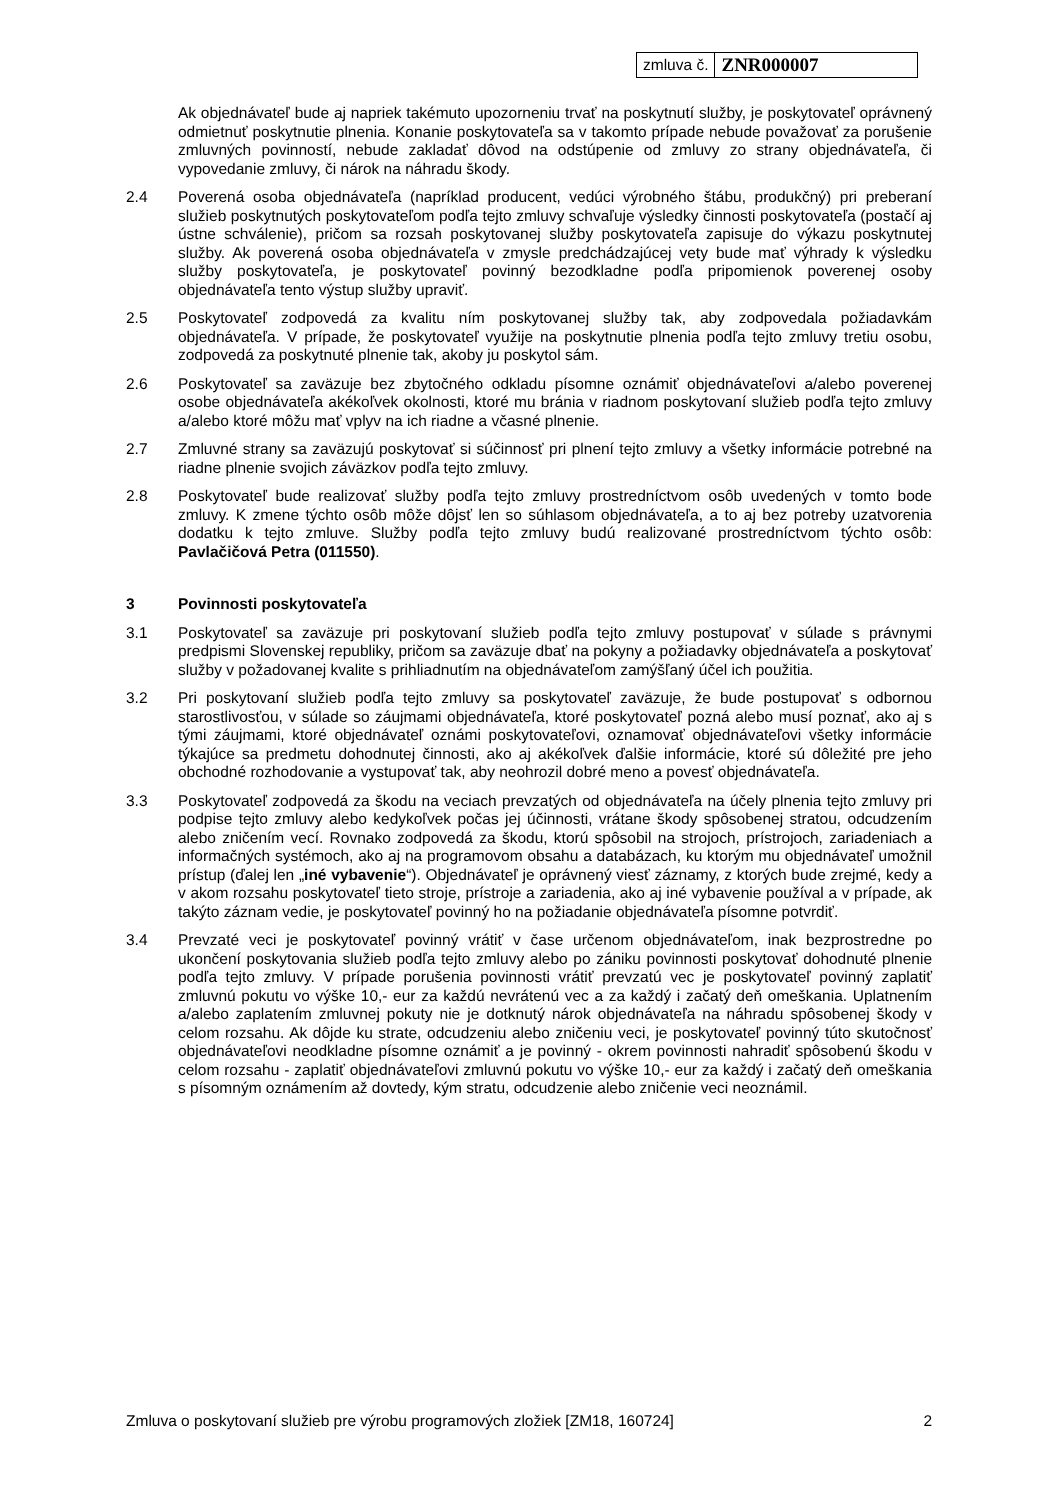| zmluva č. | ZNR000007 |
Ak objednávateľ bude aj napriek takémuto upozorneniu trvať na poskytnutí služby, je poskytovateľ oprávnený odmietnuť poskytnutie plnenia. Konanie poskytovateľa sa v takomto prípade nebude považovať za porušenie zmluvných povinností, nebude zakladať dôvod na odstúpenie od zmluvy zo strany objednávateľa, či vypovedanie zmluvy, či nárok na náhradu škody.
2.4 Poverená osoba objednávateľa (napríklad producent, vedúci výrobného štábu, produkčný) pri preberaní služieb poskytnutých poskytovateľom podľa tejto zmluvy schvaľuje výsledky činnosti poskytovateľa (postačí aj ústne schválenie), pričom sa rozsah poskytovanej služby poskytovateľa zapisuje do výkazu poskytnutej služby. Ak poverená osoba objednávateľa v zmysle predchádzajúcej vety bude mať výhrady k výsledku služby poskytovateľa, je poskytovateľ povinný bezodkladne podľa pripomienok poverenej osoby objednávateľa tento výstup služby upraviť.
2.5 Poskytovateľ zodpovedá za kvalitu ním poskytovanej služby tak, aby zodpovedala požiadavkám objednávateľa. V prípade, že poskytovateľ využije na poskytnutie plnenia podľa tejto zmluvy tretiu osobu, zodpovedá za poskytnuté plnenie tak, akoby ju poskytol sám.
2.6 Poskytovateľ sa zaväzuje bez zbytočného odkladu písomne oznámiť objednávateľovi a/alebo poverenej osobe objednávateľa akékoľvek okolnosti, ktoré mu bránia v riadnom poskytovaní služieb podľa tejto zmluvy a/alebo ktoré môžu mať vplyv na ich riadne a včasné plnenie.
2.7 Zmluvné strany sa zaväzujú poskytovať si súčinnosť pri plnení tejto zmluvy a všetky informácie potrebné na riadne plnenie svojich záväzkov podľa tejto zmluvy.
2.8 Poskytovateľ bude realizovať služby podľa tejto zmluvy prostredníctvom osôb uvedených v tomto bode zmluvy. K zmene týchto osôb môže dôjsť len so súhlasom objednávateľa, a to aj bez potreby uzatvorenia dodatku k tejto zmluve. Služby podľa tejto zmluvy budú realizované prostredníctvom týchto osôb: Pavlačičová Petra (011550).
3 Povinnosti poskytovateľa
3.1 Poskytovateľ sa zaväzuje pri poskytovaní služieb podľa tejto zmluvy postupovať v súlade s právnymi predpismi Slovenskej republiky, pričom sa zaväzuje dbať na pokyny a požiadavky objednávateľa a poskytovať služby v požadovanej kvalite s prihliadnutím na objednávateľom zamýšľaný účel ich použitia.
3.2 Pri poskytovaní služieb podľa tejto zmluvy sa poskytovateľ zaväzuje, že bude postupovať s odbornou starostlivosťou, v súlade so záujmami objednávateľa, ktoré poskytovateľ pozná alebo musí poznať, ako aj s tými záujmami, ktoré objednávateľ oznámi poskytovateľovi, oznamovať objednávateľovi všetky informácie týkajúce sa predmetu dohodnutej činnosti, ako aj akékoľvek ďalšie informácie, ktoré sú dôležité pre jeho obchodné rozhodovanie a vystupovať tak, aby neohrozil dobré meno a povesť objednávateľa.
3.3 Poskytovateľ zodpovedá za škodu na veciach prevzatých od objednávateľa na účely plnenia tejto zmluvy pri podpise tejto zmluvy alebo kedykoľvek počas jej účinnosti, vrátane škody spôsobenej stratou, odcudzením alebo zničením vecí. Rovnako zodpovedá za škodu, ktorú spôsobil na strojoch, prístrojoch, zariadeniach a informačných systémoch, ako aj na programovom obsahu a databázach, ku ktorým mu objednávateľ umožnil prístup (ďalej len „iné vybavenie“). Objednávateľ je oprávnený viesť záznamy, z ktorých bude zrejmé, kedy a v akom rozsahu poskytovateľ tieto stroje, prístroje a zariadenia, ako aj iné vybavenie používal a v prípade, ak takýto záznam vedie, je poskytovateľ povinný ho na požiadanie objednávateľa písomne potvrdiť.
3.4 Prevzaté veci je poskytovateľ povinný vrátiť v čase určenom objednávateľom, inak bezprostredne po ukončení poskytovania služieb podľa tejto zmluvy alebo po zániku povinnosti poskytovať dohodnuté plnenie podľa tejto zmluvy. V prípade porušenia povinnosti vrátiť prevzatú vec je poskytovateľ povinný zaplatiť zmluvnú pokutu vo výške 10,- eur za každú nevrátenú vec a za každý i začatý deň omeškania. Uplatnením a/alebo zaplatením zmluvnej pokuty nie je dotknutý nárok objednávateľa na náhradu spôsobenej škody v celom rozsahu. Ak dôjde ku strate, odcudzeniu alebo zničeniu veci, je poskytovateľ povinný túto skutočnosť objednávateľovi neodkladne písomne oznámiť a je povinný - okrem povinnosti nahradiť spôsobenú škodu v celom rozsahu - zaplatiť objednávateľovi zmluvnú pokutu vo výške 10,- eur za každý i začatý deň omeškania s písomným oznámením až dovtedy, kým stratu, odcudzenie alebo zničenie veci neoznámil.
Zmluva o poskytovaní služieb pre výrobu programových zložiek [ZM18, 160724] 2